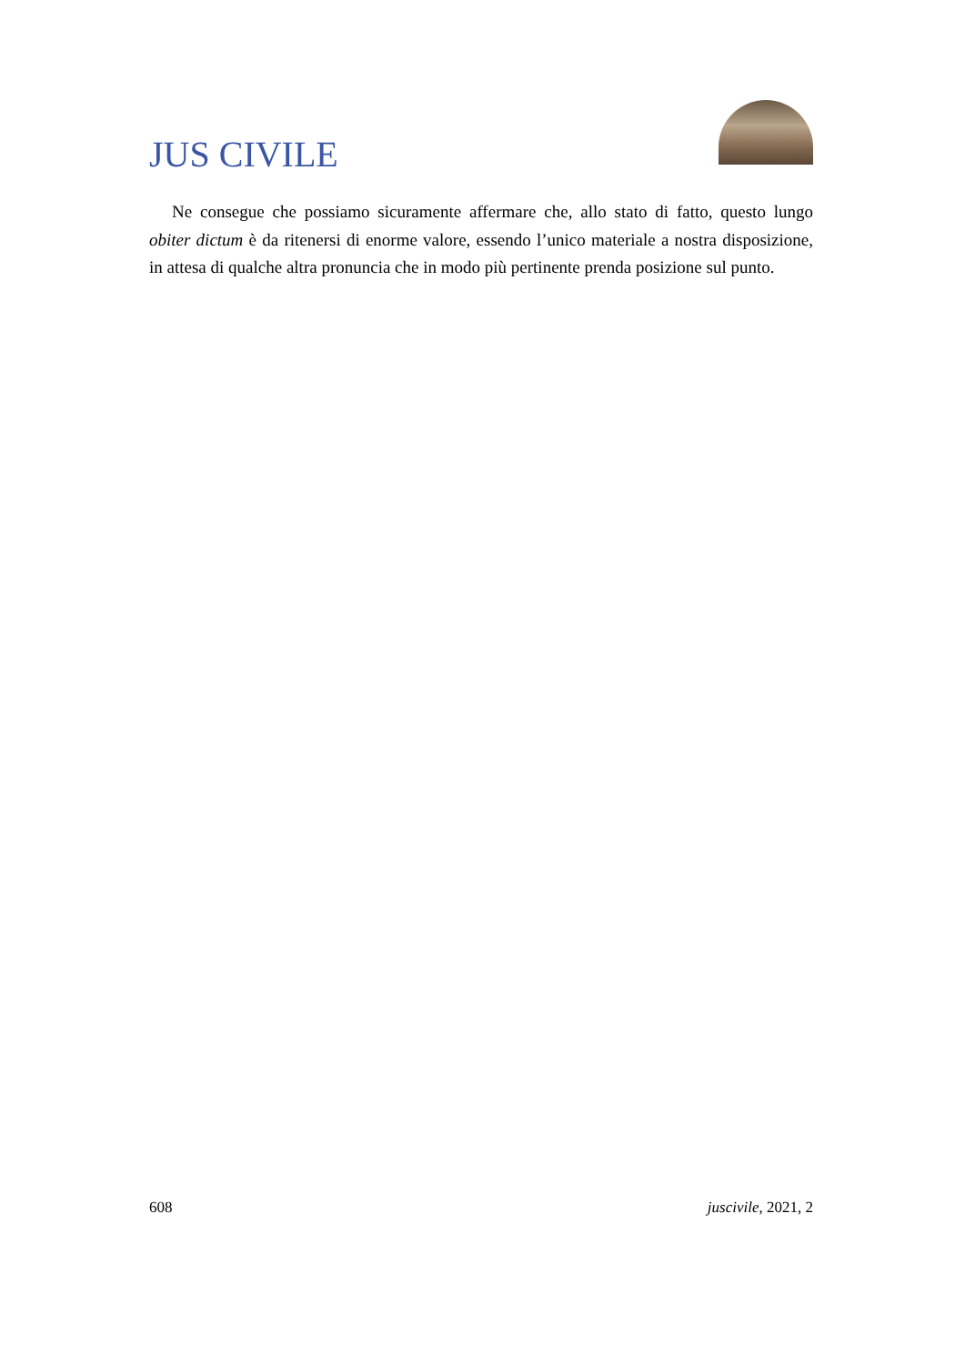JUS CIVILE
Ne consegue che possiamo sicuramente affermare che, allo stato di fatto, questo lungo obiter dictum è da ritenersi di enorme valore, essendo l’unico materiale a nostra disposizione, in attesa di qualche altra pronuncia che in modo più pertinente prenda posizione sul punto.
608 juscivile, 2021, 2